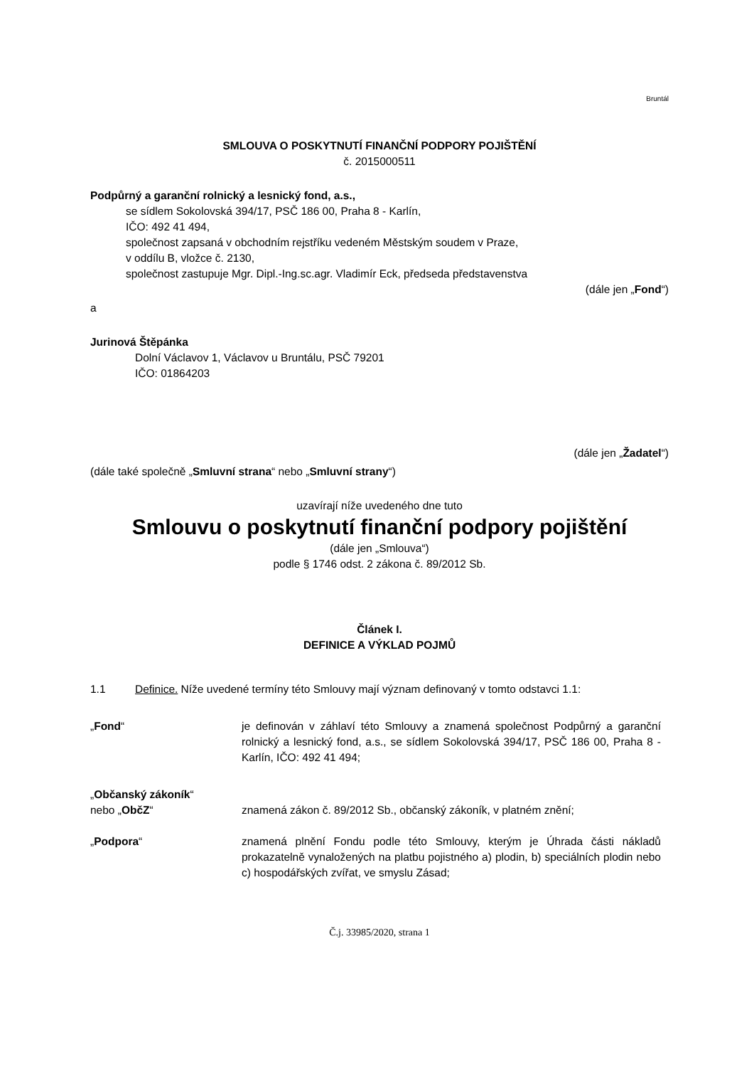Bruntál
SMLOUVA O POSKYTNUTÍ FINANČNÍ PODPORY POJIŠTĚNÍ
č. 2015000511
Podpůrný a garanční rolnický a lesnický fond, a.s.,
se sídlem Sokolovská 394/17, PSČ 186 00, Praha 8 - Karlín,
IČO: 492 41 494,
společnost zapsaná v obchodním rejstříku vedeném Městským soudem v Praze,
v oddílu B, vložce č. 2130,
společnost zastupuje Mgr. Dipl.-Ing.sc.agr. Vladimír Eck, předseda představenstva
(dále jen „Fond“)
a
Jurinová Štěpánka
Dolní Václavov 1, Václavov u Bruntálu, PSČ 79201
IČO: 01864203
(dále jen „Žadatel“)
(dále také společně „Smluvní strana“ nebo „Smluvní strany“)
uzavírají níže uvedeného dne tuto
Smlouvu o poskytnutí finanční podpory pojištění
(dále jen „Smlouva“)
podle § 1746 odst. 2 zákona č. 89/2012 Sb.
Článek I.
DEFINICE A VÝKLAD POJMŮ
1.1 Definice. Níže uvedené termíny této Smlouvy mají význam definovaný v tomto odstavci 1.1:
„Fond“ je definován v záhlaví této Smlouvy a znamená společnost Podpůrný a garanční rolnický a lesnický fond, a.s., se sídlem Sokolovská 394/17, PSČ 186 00, Praha 8 - Karlín, IČO: 492 41 494;
„Občanský zákoník“
nebo „ObčZ“
znamená zákon č. 89/2012 Sb., občanský zákoník, v platném znění;
„Podpora“ znamená plnění Fondu podle této Smlouvy, kterým je Úhrada části nákladů prokazatelně vynaložených na platbu pojistného a) plodin, b) speciálních plodin nebo c) hospodářských zvířat, ve smyslu Zásad;
Č.j. 33985/2020, strana 1